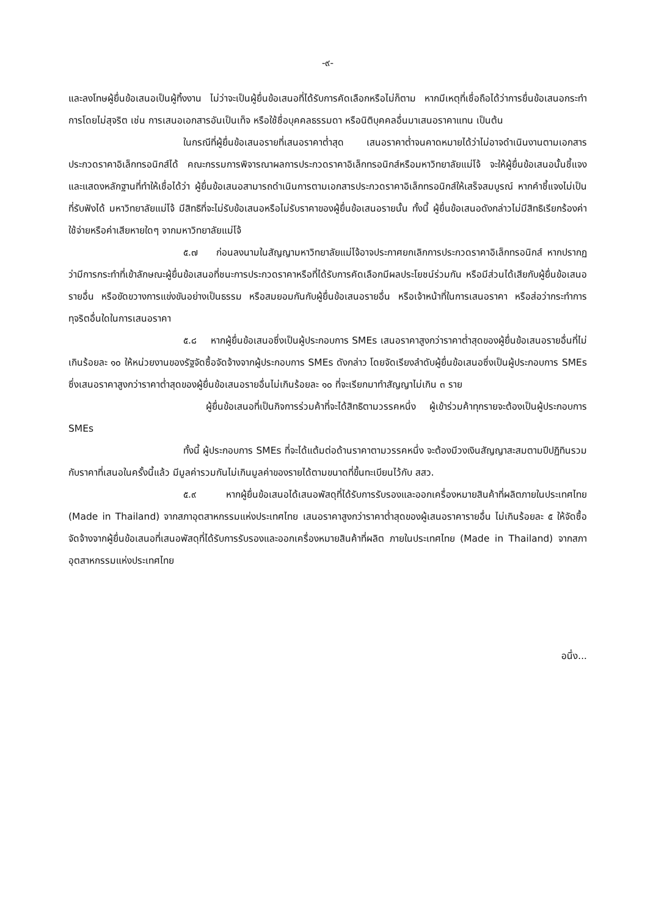-๙-
และลงโทษผู้ยื่นข้อเสนอเป็นผู้ทิ้งงาน ไม่ว่าจะเป็นผู้ยื่นข้อเสนอที่ได้รับการคัดเลือกหรือไม่ก็ตาม หากมีเหตุที่เชื่อถือได้ว่าการยื่นข้อเสนอกระทำการโดยไม่สุจริต เช่น การเสนอเอกสารอันเป็นเท็จ หรือใช้ชื่อบุคคลธรรมดา หรือนิติบุคคลอื่นมาเสนอราคาแทน เป็นต้น
ในกรณีที่ผู้ยื่นข้อเสนอรายที่เสนอราคาต่ำสุด เสนอราคาต่ำจนคาดหมายได้ว่าไม่อาจดำเนินงานตามเอกสารประกวดราคาอิเล็กทรอนิกส์ได้ คณะกรรมการพิจารณาผลการประกวดราคาอิเล็กทรอนิกส์หรือมหาวิทยาลัยแม่โจ้ จะให้ผู้ยื่นข้อเสนอนั้นชี้แจงและแสดงหลักฐานที่ทำให้เชื่อได้ว่า ผู้ยื่นข้อเสนอสามารถดำเนินการตามเอกสารประกวดราคาอิเล็กทรอนิกส์ให้เสร็จสมบูรณ์ หากคำชี้แจงไม่เป็นที่รับฟังได้ มหาวิทยาลัยแม่โจ้ มีสิทธิที่จะไม่รับข้อเสนอหรือไม่รับราคาของผู้ยื่นข้อเสนอรายนั้น ทั้งนี้ ผู้ยื่นข้อเสนอดังกล่าวไม่มีสิทธิเรียกร้องค่าใช้จ่ายหรือค่าเสียหายใดๆ จากมหาวิทยาลัยแม่โจ้
๕.๗ ก่อนลงนามในสัญญามหาวิทยาลัยแม่โจ้อาจประกาศยกเลิกการประกวดราคาอิเล็กทรอนิกส์ หากปรากฏว่ามีการกระทำที่เข้าลักษณะผู้ยื่นข้อเสนอที่ชนะการประกวดราคาหรือที่ได้รับการคัดเลือกมีผลประโยชน์ร่วมกัน หรือมีส่วนได้เสียกับผู้ยื่นข้อเสนอรายอื่น หรือขัดขวางการแข่งขันอย่างเป็นธรรม หรือสมยอมกันกับผู้ยื่นข้อเสนอรายอื่น หรือเจ้าหน้าที่ในการเสนอราคา หรือส่อว่ากระทำการทุจริตอื่นใดในการเสนอราคา
๕.๘ หากผู้ยื่นข้อเสนอซึ่งเป็นผู้ประกอบการ SMEs เสนอราคาสูงกว่าราคาต่ำสุดของผู้ยื่นข้อเสนอรายอื่นที่ไม่เกินร้อยละ ๑๐ ให้หน่วยงานของรัฐจัดซื้อจัดจ้างจากผู้ประกอบการ SMEs ดังกล่าว โดยจัดเรียงลำดับผู้ยื่นข้อเสนอซึ่งเป็นผู้ประกอบการ SMEs ซึ่งเสนอราคาสูงกว่าราคาต่ำสุดของผู้ยื่นข้อเสนอรายอื่นไม่เกินร้อยละ ๑๐ ที่จะเรียกมาทำสัญญาไม่เกิน ๓ ราย
ผู้ยื่นข้อเสนอที่เป็นกิจการร่วมค้าที่จะได้สิทธิตามวรรคหนึ่ง ผู้เข้าร่วมค้าทุกรายจะต้องเป็นผู้ประกอบการ SMEs
ทั้งนี้ ผู้ประกอบการ SMEs ที่จะได้แต้มต่อด้านราคาตามวรรคหนึ่ง จะต้องมีวงเงินสัญญาสะสมตามปีปฏิทินรวมกับราคาที่เสนอในครั้งนี้แล้ว มีมูลค่ารวมกันไม่เกินมูลค่าของรายได้ตามขนาดที่ขึ้นทะเบียนไว้กับ สสว.
๕.๙ หากผู้ยื่นข้อเสนอได้เสนอพัสดุที่ได้รับการรับรองและออกเครื่องหมายสินค้าที่ผลิตภายในประเทศไทย (Made in Thailand) จากสภาอุตสาหกรรมแห่งประเทศไทย เสนอราคาสูงกว่าราคาต่ำสุดของผู้เสนอราคารายอื่น ไม่เกินร้อยละ ๕ ให้จัดซื้อจัดจ้างจากผู้ยื่นข้อเสนอที่เสนอพัสดุที่ได้รับการรับรองและออกเครื่องหมายสินค้าที่ผลิต ภายในประเทศไทย (Made in Thailand) จากสภาอุตสาหกรรมแห่งประเทศไทย
อนึ่ง...